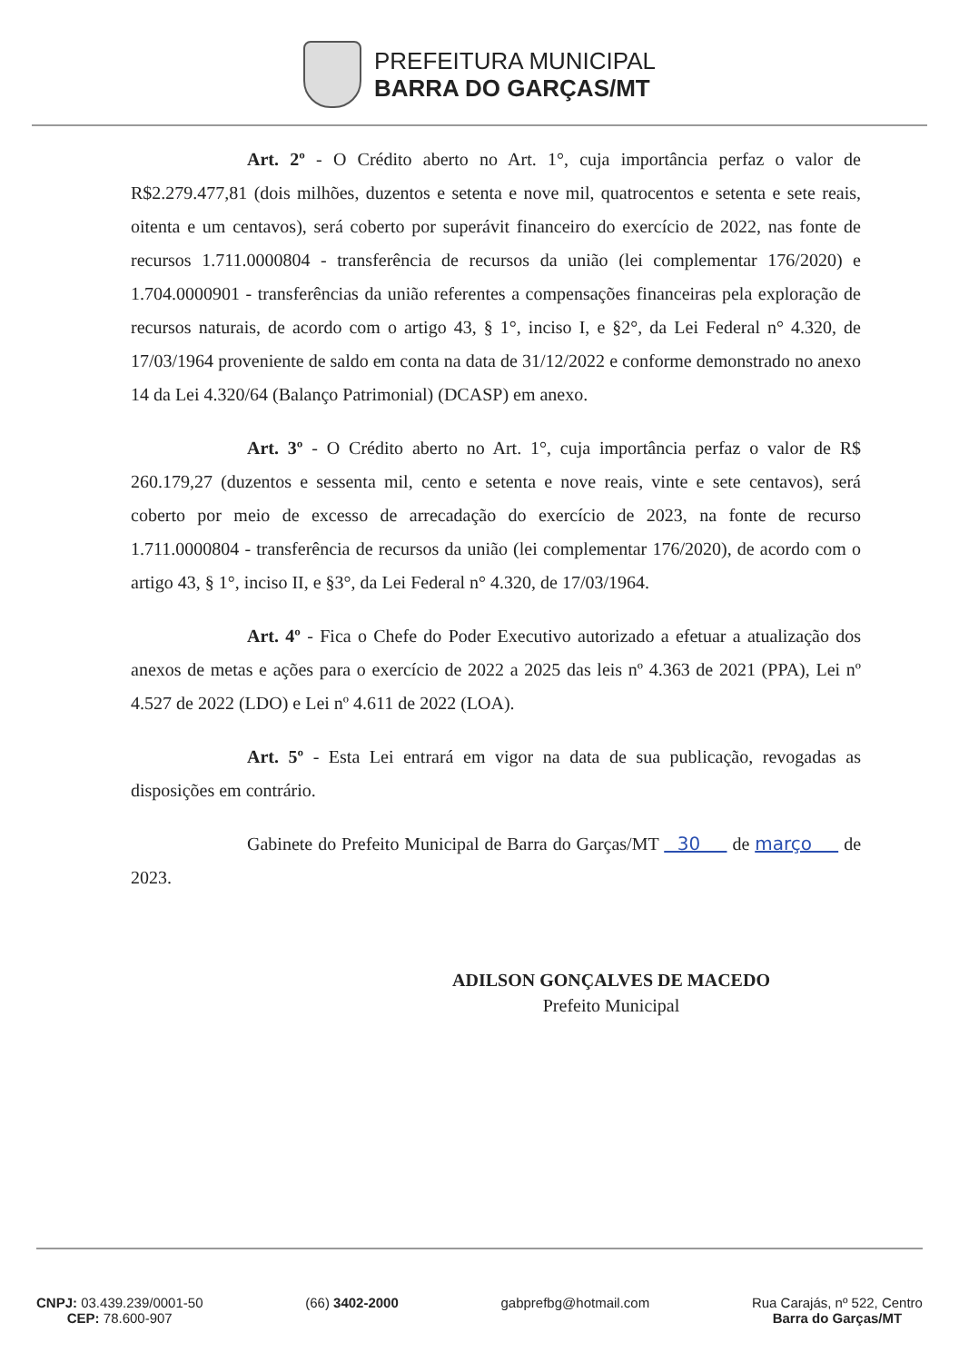PREFEITURA MUNICIPAL
BARRA DO GARÇAS/MT
Art. 2º - O Crédito aberto no Art. 1°, cuja importância perfaz o valor de R$2.279.477,81 (dois milhões, duzentos e setenta e nove mil, quatrocentos e setenta e sete reais, oitenta e um centavos), será coberto por superávit financeiro do exercício de 2022, nas fonte de recursos 1.711.0000804 - transferência de recursos da união (lei complementar 176/2020) e 1.704.0000901 - transferências da união referentes a compensações financeiras pela exploração de recursos naturais, de acordo com o artigo 43, § 1°, inciso I, e §2°, da Lei Federal n° 4.320, de 17/03/1964 proveniente de saldo em conta na data de 31/12/2022 e conforme demonstrado no anexo 14 da Lei 4.320/64 (Balanço Patrimonial) (DCASP) em anexo.
Art. 3º - O Crédito aberto no Art. 1°, cuja importância perfaz o valor de R$ 260.179,27 (duzentos e sessenta mil, cento e setenta e nove reais, vinte e sete centavos), será coberto por meio de excesso de arrecadação do exercício de 2023, na fonte de recurso 1.711.0000804 - transferência de recursos da união (lei complementar 176/2020), de acordo com o artigo 43, § 1°, inciso II, e §3°, da Lei Federal n° 4.320, de 17/03/1964.
Art. 4º - Fica o Chefe do Poder Executivo autorizado a efetuar a atualização dos anexos de metas e ações para o exercício de 2022 a 2025 das leis nº 4.363 de 2021 (PPA), Lei nº 4.527 de 2022 (LDO) e Lei nº 4.611 de 2022 (LOA).
Art. 5º - Esta Lei entrará em vigor na data de sua publicação, revogadas as disposições em contrário.
Gabinete do Prefeito Municipal de Barra do Garças/MT 30 de março de 2023.
ADILSON GONÇALVES DE MACEDO
Prefeito Municipal
CNPJ: 03.439.239/0001-50
CEP: 78.600-907
(66) 3402-2000 gabprefbg@hotmail.com Rua Carajás, nº 522, Centro
Barra do Garças/MT